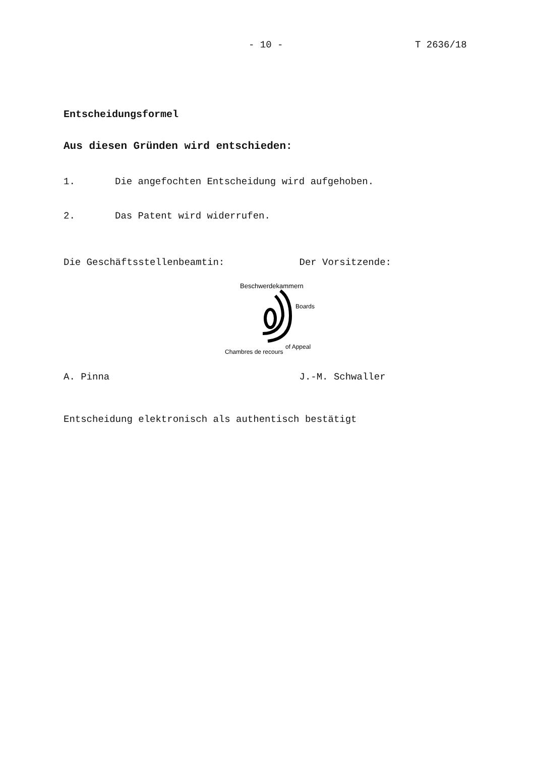- 10 - T 2636/18
Entscheidungsformel
Aus diesen Gründen wird entschieden:
1. Die angefochten Entscheidung wird aufgehoben.
2. Das Patent wird widerrufen.
Die Geschäftsstellenbeamtin: Der Vorsitzende:
Beschwerdekammern
Boards
of Appeal
Chambres de recours
A. Pinna J.-M. Schwaller
Entscheidung elektronisch als authentisch bestätigt